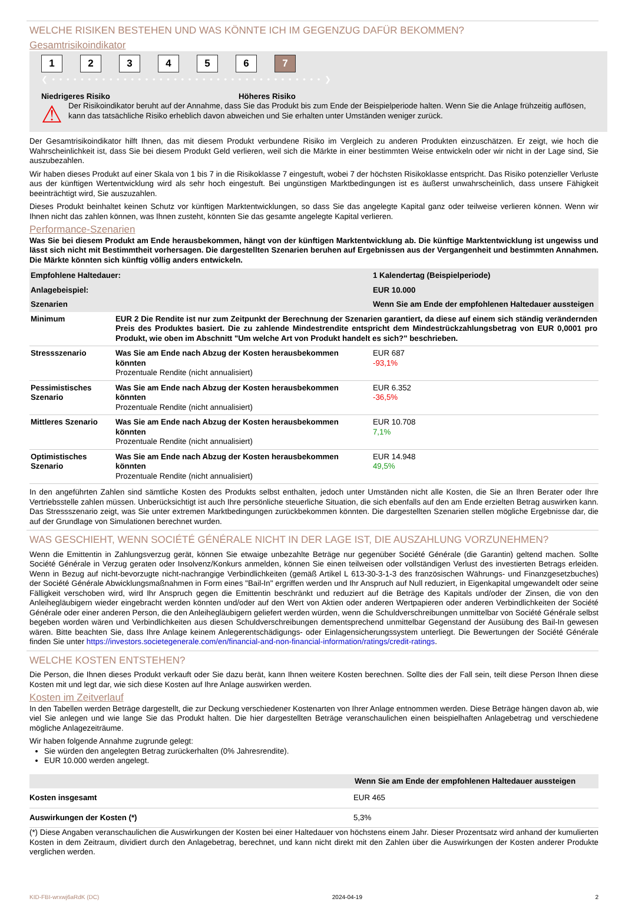WELCHE RISIKEN BESTEHEN UND WAS KÖNNTE ICH IM GEGENZUG DAFÜR BEKOMMEN?
Gesamtrisikoindikator
123456 7
❮ • • • • • • • • • • • • • • • • • • • • • • • • • • • • • • • • • • • • • • ❯
Niedrigeres Risiko Höheres Risiko
⚠
Der Risikoindikator beruht auf der Annahme, dass Sie das Produkt bis zum Ende der Beispielperiode halten. Wenn Sie die Anlage frühzeitig auflösen, kann das tatsächliche Risiko erheblich davon abweichen und Sie erhalten unter Umständen weniger zurück.
Der Gesamtrisikoindikator hilft Ihnen, das mit diesem Produkt verbundene Risiko im Vergleich zu anderen Produkten einzuschätzen. Er zeigt, wie hoch die Wahrscheinlichkeit ist, dass Sie bei diesem Produkt Geld verlieren, weil sich die Märkte in einer bestimmten Weise entwickeln oder wir nicht in der Lage sind, Sie auszubezahlen.
Wir haben dieses Produkt auf einer Skala von 1 bis 7 in die Risikoklasse 7 eingestuft, wobei 7 der höchsten Risikoklasse entspricht. Das Risiko potenzieller Verluste aus der künftigen Wertentwicklung wird als sehr hoch eingestuft. Bei ungünstigen Marktbedingungen ist es äußerst unwahrscheinlich, dass unsere Fähigkeit beeinträchtigt wird, Sie auszuzahlen.
Dieses Produkt beinhaltet keinen Schutz vor künftigen Marktentwicklungen, so dass Sie das angelegte Kapital ganz oder teilweise verlieren können. Wenn wir Ihnen nicht das zahlen können, was Ihnen zusteht, könnten Sie das gesamte angelegte Kapital verlieren.
Performance-Szenarien
Was Sie bei diesem Produkt am Ende herausbekommen, hängt von der künftigen Marktentwicklung ab. Die künftige Marktentwicklung ist ungewiss und lässt sich nicht mit Bestimmtheit vorhersagen. Die dargestellten Szenarien beruhen auf Ergebnissen aus der Vergangenheit und bestimmten Annahmen. Die Märkte könnten sich künftig völlig anders entwickeln.
| Empfohlene Haltedauer: | | 1 Kalendertag (Beispielperiode) |
| --- | --- | --- |
| Anlagebeispiel: | | EUR 10.000 |
| Szenarien | | Wenn Sie am Ende der empfohlenen Haltedauer aussteigen |
| Minimum | EUR 2 Die Rendite ist nur zum Zeitpunkt der Berechnung der Szenarien garantiert, da diese auf einem sich ständig verändernden Preis des Produktes basiert. Die zu zahlende Mindestrendite entspricht dem Mindestrückzahlungsbetrag von EUR 0,0001 pro Produkt, wie oben im Abschnitt "Um welche Art von Produkt handelt es sich?" beschrieben. | |
| Stressszenario | Was Sie am Ende nach Abzug der Kosten herausbekommen könnten Prozentuale Rendite (nicht annualisiert) | EUR 687 -93,1% |
| Pessimistisches Szenario | Was Sie am Ende nach Abzug der Kosten herausbekommen könnten Prozentuale Rendite (nicht annualisiert) | EUR 6.352 -36,5% |
| Mittleres Szenario | Was Sie am Ende nach Abzug der Kosten herausbekommen könnten Prozentuale Rendite (nicht annualisiert) | EUR 10.708 7,1% |
| Optimistisches Szenario | Was Sie am Ende nach Abzug der Kosten herausbekommen könnten Prozentuale Rendite (nicht annualisiert) | EUR 14.948 49,5% |
In den angeführten Zahlen sind sämtliche Kosten des Produkts selbst enthalten, jedoch unter Umständen nicht alle Kosten, die Sie an Ihren Berater oder Ihre Vertriebsstelle zahlen müssen. Unberücksichtigt ist auch Ihre persönliche steuerliche Situation, die sich ebenfalls auf den am Ende erzielten Betrag auswirken kann. Das Stressszenario zeigt, was Sie unter extremen Marktbedingungen zurückbekommen könnten. Die dargestellten Szenarien stellen mögliche Ergebnisse dar, die auf der Grundlage von Simulationen berechnet wurden.
WAS GESCHIEHT, WENN SOCIÉTÉ GÉNÉRALE NICHT IN DER LAGE IST, DIE AUSZAHLUNG VORZUNEHMEN?
Wenn die Emittentin in Zahlungsverzug gerät, können Sie etwaige unbezahlte Beträge nur gegenüber Société Générale (die Garantin) geltend machen. Sollte Société Générale in Verzug geraten oder Insolvenz/Konkurs anmelden, können Sie einen teilweisen oder vollständigen Verlust des investierten Betrags erleiden. Wenn in Bezug auf nicht-bevorzugte nicht-nachrangige Verbindlichkeiten (gemäß Artikel L 613-30-3-1-3 des französischen Währungs- und Finanzgesetzbuches) der Société Générale Abwicklungsmaßnahmen in Form eines "Bail-In" ergriffen werden und Ihr Anspruch auf Null reduziert, in Eigenkapital umgewandelt oder seine Fälligkeit verschoben wird, wird Ihr Anspruch gegen die Emittentin beschränkt und reduziert auf die Beträge des Kapitals und/oder der Zinsen, die von den Anleihegläubigern wieder eingebracht werden könnten und/oder auf den Wert von Aktien oder anderen Wertpapieren oder anderen Verbindlichkeiten der Société Générale oder einer anderen Person, die den Anleihegläubigern geliefert werden würden, wenn die Schuldverschreibungen unmittelbar von Société Générale selbst begeben worden wären und Verbindlichkeiten aus diesen Schuldverschreibungen dementsprechend unmittelbar Gegenstand der Ausübung des Bail-In gewesen wären. Bitte beachten Sie, dass Ihre Anlage keinem Anlegerentschädigungs- oder Einlagensicherungssystem unterliegt. Die Bewertungen der Société Générale finden Sie unter https://investors.societegenerale.com/en/financial-and-non-financial-information/ratings/credit-ratings.
WELCHE KOSTEN ENTSTEHEN?
Die Person, die Ihnen dieses Produkt verkauft oder Sie dazu berät, kann Ihnen weitere Kosten berechnen. Sollte dies der Fall sein, teilt diese Person Ihnen diese Kosten mit und legt dar, wie sich diese Kosten auf Ihre Anlage auswirken werden.
Kosten im Zeitverlauf
In den Tabellen werden Beträge dargestellt, die zur Deckung verschiedener Kostenarten von Ihrer Anlage entnommen werden. Diese Beträge hängen davon ab, wie viel Sie anlegen und wie lange Sie das Produkt halten. Die hier dargestellten Beträge veranschaulichen einen beispielhaften Anlagebetrag und verschiedene mögliche Anlagezeiträume.
Wir haben folgende Annahme zugrunde gelegt:
Sie würden den angelegten Betrag zurückerhalten (0% Jahresrendite).
EUR 10.000 werden angelegt.
| | Wenn Sie am Ende der empfohlenen Haltedauer aussteigen |
| --- | --- |
| Kosten insgesamt | EUR 465 |
| Auswirkungen der Kosten (*) | 5,3% |
(*) Diese Angaben veranschaulichen die Auswirkungen der Kosten bei einer Haltedauer von höchstens einem Jahr. Dieser Prozentsatz wird anhand der kumulierten Kosten in dem Zeitraum, dividiert durch den Anlagebetrag, berechnet, und kann nicht direkt mit den Zahlen über die Auswirkungen der Kosten anderer Produkte verglichen werden.
KID-FBI-wrxwj6aRdK (DC) 2024-04-19 2